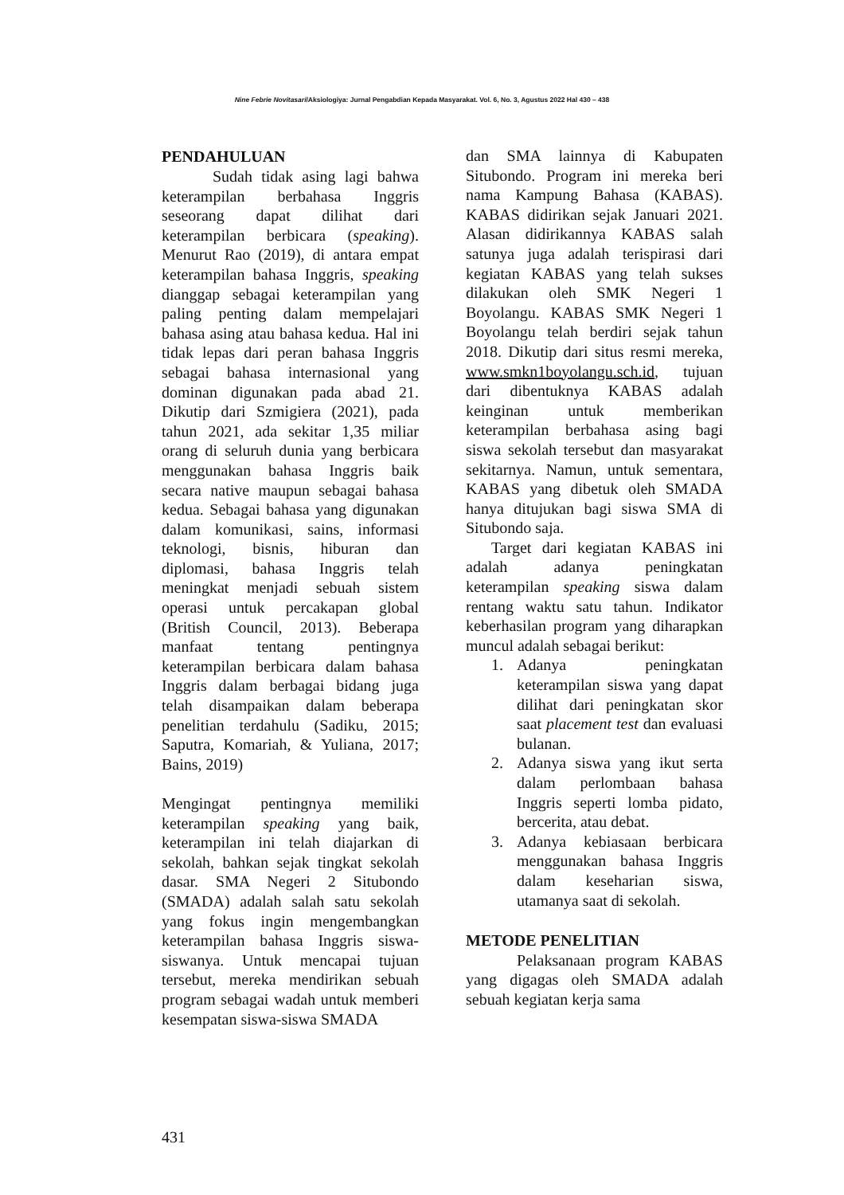Nine Febrie Novitasari/Aksiologiya: Jurnal Pengabdian Kepada Masyarakat. Vol. 6, No. 3, Agustus 2022 Hal 430 – 438
PENDAHULUAN
Sudah tidak asing lagi bahwa keterampilan berbahasa Inggris seseorang dapat dilihat dari keterampilan berbicara (speaking). Menurut Rao (2019), di antara empat keterampilan bahasa Inggris, speaking dianggap sebagai keterampilan yang paling penting dalam mempelajari bahasa asing atau bahasa kedua. Hal ini tidak lepas dari peran bahasa Inggris sebagai bahasa internasional yang dominan digunakan pada abad 21. Dikutip dari Szmigiera (2021), pada tahun 2021, ada sekitar 1,35 miliar orang di seluruh dunia yang berbicara menggunakan bahasa Inggris baik secara native maupun sebagai bahasa kedua. Sebagai bahasa yang digunakan dalam komunikasi, sains, informasi teknologi, bisnis, hiburan dan diplomasi, bahasa Inggris telah meningkat menjadi sebuah sistem operasi untuk percakapan global (British Council, 2013). Beberapa manfaat tentang pentingnya keterampilan berbicara dalam bahasa Inggris dalam berbagai bidang juga telah disampaikan dalam beberapa penelitian terdahulu (Sadiku, 2015; Saputra, Komariah, & Yuliana, 2017; Bains, 2019)
Mengingat pentingnya memiliki keterampilan speaking yang baik, keterampilan ini telah diajarkan di sekolah, bahkan sejak tingkat sekolah dasar. SMA Negeri 2 Situbondo (SMADA) adalah salah satu sekolah yang fokus ingin mengembangkan keterampilan bahasa Inggris siswa-siswanya. Untuk mencapai tujuan tersebut, mereka mendirikan sebuah program sebagai wadah untuk memberi kesempatan siswa-siswa SMADA
dan SMA lainnya di Kabupaten Situbondo. Program ini mereka beri nama Kampung Bahasa (KABAS). KABAS didirikan sejak Januari 2021. Alasan didirikannya KABAS salah satunya juga adalah terispirasi dari kegiatan KABAS yang telah sukses dilakukan oleh SMK Negeri 1 Boyolangu. KABAS SMK Negeri 1 Boyolangu telah berdiri sejak tahun 2018. Dikutip dari situs resmi mereka, www.smkn1boyolangu.sch.id, tujuan dari dibentuknya KABAS adalah keinginan untuk memberikan keterampilan berbahasa asing bagi siswa sekolah tersebut dan masyarakat sekitarnya. Namun, untuk sementara, KABAS yang dibetuk oleh SMADA hanya ditujukan bagi siswa SMA di Situbondo saja.
Target dari kegiatan KABAS ini adalah adanya peningkatan keterampilan speaking siswa dalam rentang waktu satu tahun. Indikator keberhasilan program yang diharapkan muncul adalah sebagai berikut:
1. Adanya peningkatan keterampilan siswa yang dapat dilihat dari peningkatan skor saat placement test dan evaluasi bulanan.
2. Adanya siswa yang ikut serta dalam perlombaan bahasa Inggris seperti lomba pidato, bercerita, atau debat.
3. Adanya kebiasaan berbicara menggunakan bahasa Inggris dalam keseharian siswa, utamanya saat di sekolah.
METODE PENELITIAN
Pelaksanaan program KABAS yang digagas oleh SMADA adalah sebuah kegiatan kerja sama
431